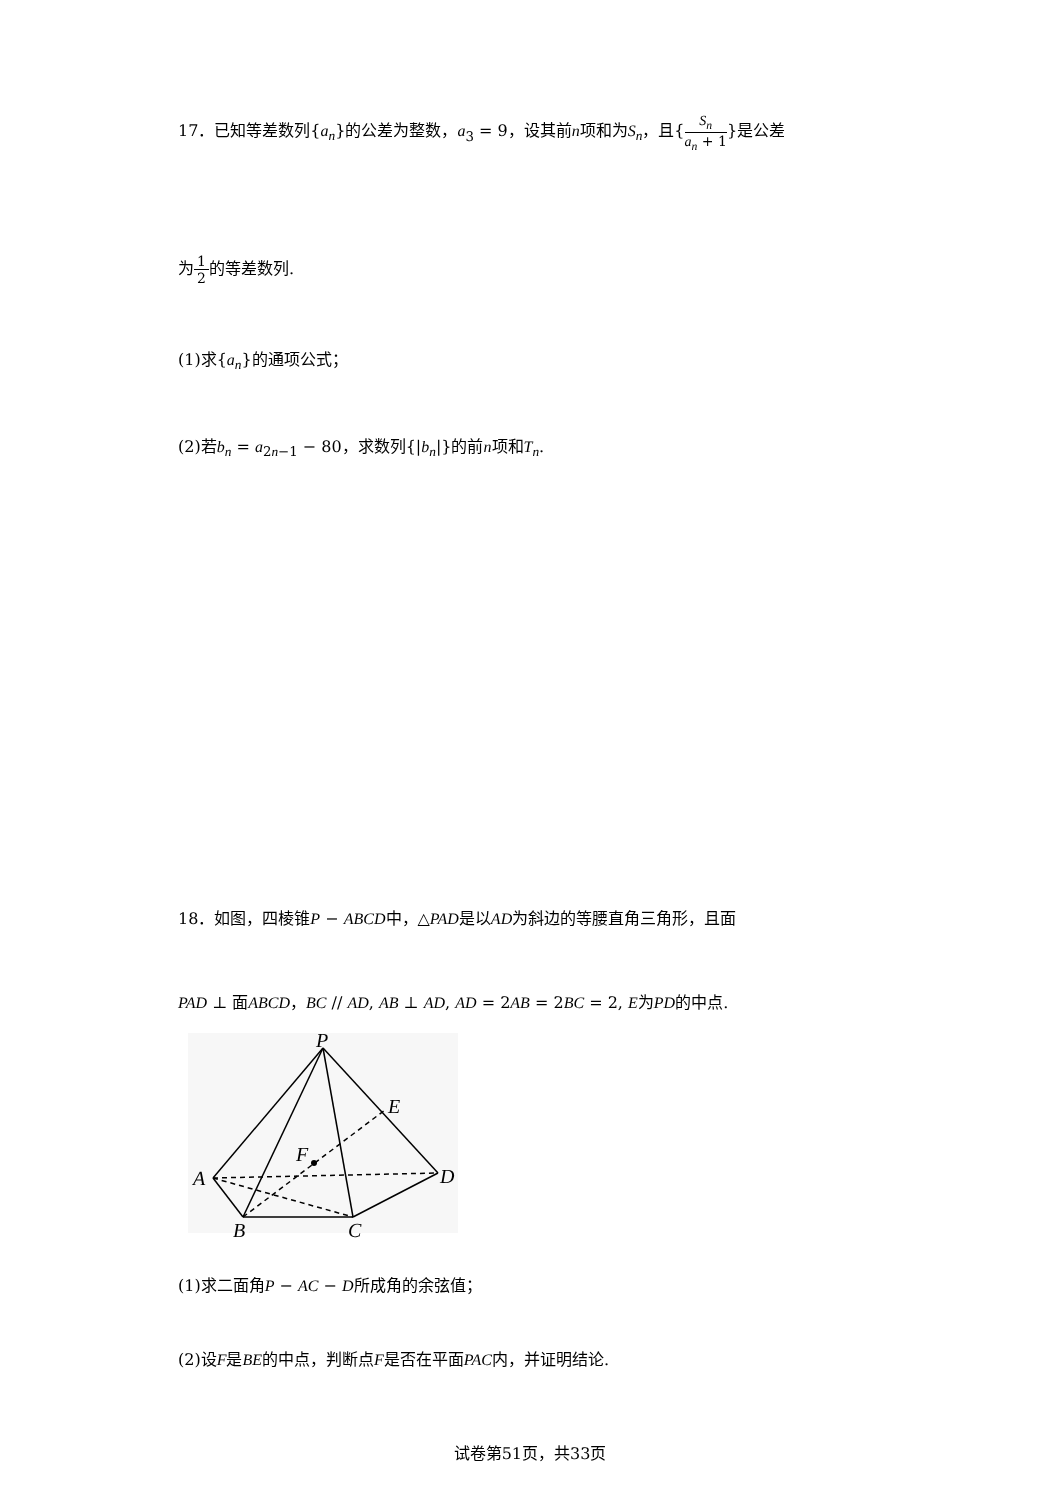17．已知等差数列{a<sub>n</sub>}的公差为整数，a<sub>3</sub> = 9，设其前n项和为S<sub>n</sub>，且{S<sub>n</sub> a<sub>n</sub> + 1}是公差
为1 2的等差数列.
(1)求{a<sub>n</sub>}的通项公式；
(2)若b<sub>n</sub> = a<sub>2n−1</sub> − 80，求数列{|b<sub>n</sub>|}的前n项和T<sub>n</sub>.
18．如图，四棱锥P − ABCD中，△PAD是以AD为斜边的等腰直角三角形，且面
PAD ⊥ 面ABCD，BC // AD, AB ⊥ AD, AD = 2AB = 2BC = 2, E为PD的中点.
P
E
F
A
D
B
C
(1)求二面角P − AC − D所成角的余弦值；
(2)设F是BE的中点，判断点F是否在平面PAC内，并证明结论.
试卷第51页，共33页